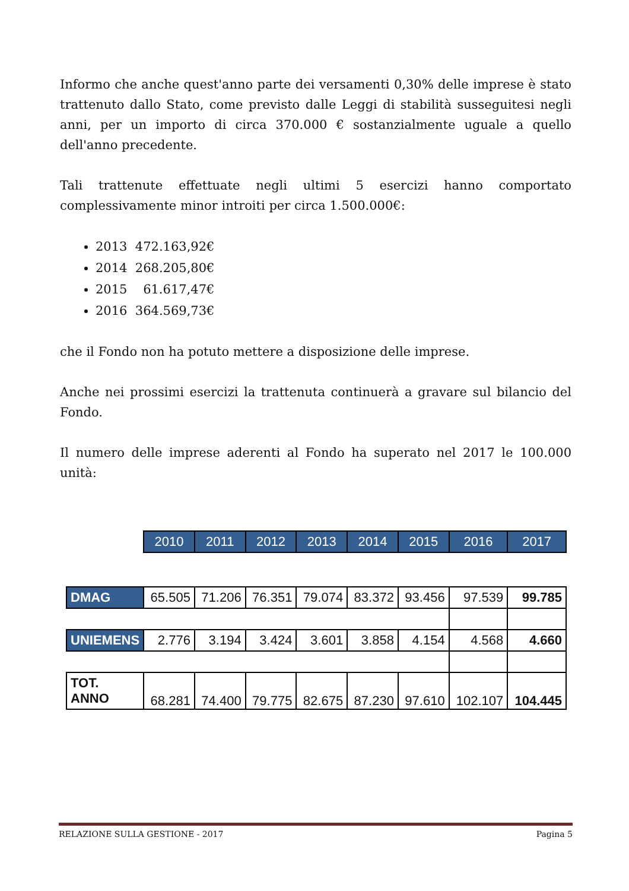Informo che anche quest'anno parte dei versamenti 0,30% delle imprese è stato trattenuto dallo Stato, come previsto dalle Leggi di stabilità susseguitesi negli anni, per un importo di circa 370.000 € sostanzialmente uguale a quello dell'anno precedente.
Tali trattenute effettuate negli ultimi 5 esercizi hanno comportato complessivamente minor introiti per circa 1.500.000€:
2013 472.163,92€
2014 268.205,80€
2015 61.617,47€
2016 364.569,73€
che il Fondo non ha potuto mettere a disposizione delle imprese.
Anche nei prossimi esercizi la trattenuta continuerà a gravare sul bilancio del Fondo.
Il numero delle imprese aderenti al Fondo ha superato nel 2017 le 100.000 unità:
| | 2010 | 2011 | 2012 | 2013 | 2014 | 2015 | 2016 | 2017 |
| DMAG | 65.505 | 71.206 | 76.351 | 79.074 | 83.372 | 93.456 | 97.539 | 99.785 |
| UNIEMENS | 2.776 | 3.194 | 3.424 | 3.601 | 3.858 | 4.154 | 4.568 | 4.660 |
| TOT. ANNO | 68.281 | 74.400 | 79.775 | 82.675 | 87.230 | 97.610 | 102.107 | 104.445 |
RELAZIONE SULLA GESTIONE - 2017 Pagina 5